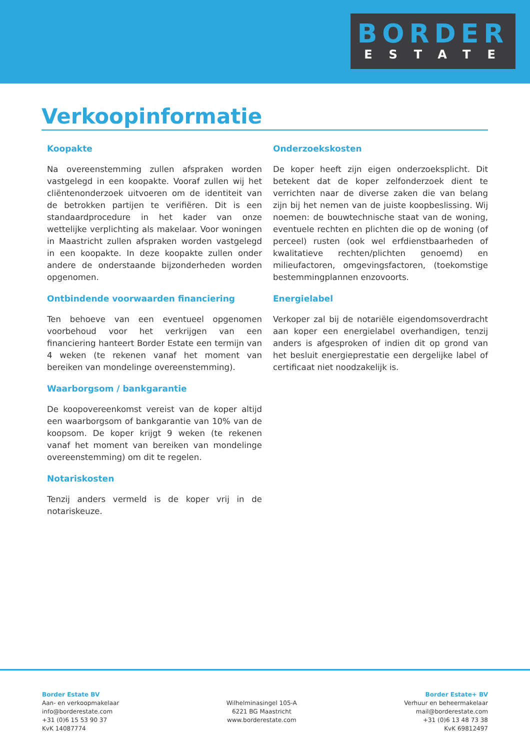BORDER
ESTATE
Verkoopinformatie
Koopakte
Na overeenstemming zullen afspraken worden vastgelegd in een koopakte. Vooraf zullen wij het cliëntenonderzoek uitvoeren om de identiteit van de betrokken partijen te verifiëren. Dit is een standaardprocedure in het kader van onze wettelijke verplichting als makelaar. Voor woningen in Maastricht zullen afspraken worden vastgelegd in een koopakte. In deze koopakte zullen onder andere de onderstaande bijzonderheden worden opgenomen.
Ontbindende voorwaarden financiering
Ten behoeve van een eventueel opgenomen voorbehoud voor het verkrijgen van een financiering hanteert Border Estate een termijn van 4 weken (te rekenen vanaf het moment van bereiken van mondelinge overeenstemming).
Waarborgsom / bankgarantie
De koopovereenkomst vereist van de koper altijd een waarborgsom of bankgarantie van 10% van de koopsom. De koper krijgt 9 weken (te rekenen vanaf het moment van bereiken van mondelinge overeenstemming) om dit te regelen.
Notariskosten
Tenzij anders vermeld is de koper vrij in de notariskeuze.
Onderzoekskosten
De koper heeft zijn eigen onderzoeksplicht. Dit betekent dat de koper zelfonderzoek dient te verrichten naar de diverse zaken die van belang zijn bij het nemen van de juiste koopbeslissing. Wij noemen: de bouwtechnische staat van de woning, eventuele rechten en plichten die op de woning (of perceel) rusten (ook wel erfdienstbaarheden of kwalitatieve rechten/plichten genoemd) en milieufactoren, omgevingsfactoren, (toekomstige bestemmingplannen enzovoorts.
Energielabel
Verkoper zal bij de notariële eigendomsoverdracht aan koper een energielabel overhandigen, tenzij anders is afgesproken of indien dit op grond van het besluit energieprestatie een dergelijke label of certificaat niet noodzakelijk is.
Border Estate BV
Aan- en verkoopmakelaar
info@borderestate.com
+31 (0)6 15 53 90 37
KvK 14087774
Wilhelminasingel 105-A
6221 BG Maastricht
www.borderestate.com
Border Estate+ BV
Verhuur en beheermakelaar
mail@borderestate.com
+31 (0)6 13 48 73 38
KvK 69812497